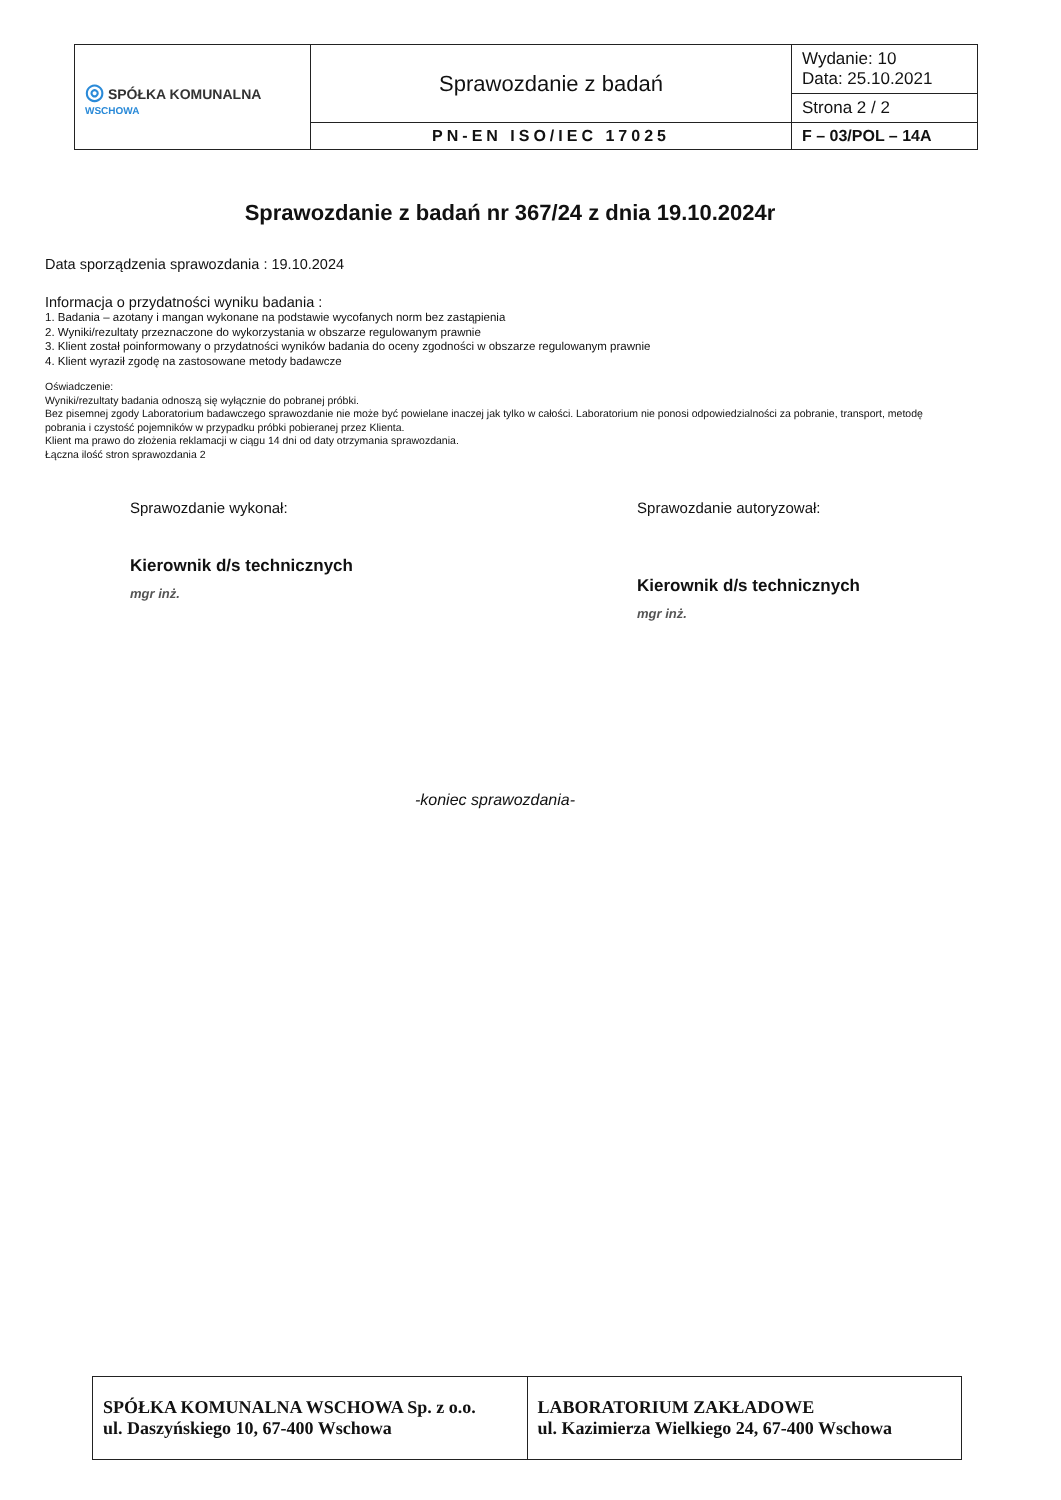| ◎ SPÓŁKA KOMUNALNA WSCHOWA | Sprawozdanie z badań | Wydanie: 10 Data: 25.10.2021 |
| | | Strona 2 / 2 |
| | PN-EN ISO/IEC 17025 | F – 03/POL – 14A |
Sprawozdanie z badań nr 367/24 z dnia 19.10.2024r
Data sporządzenia sprawozdania : 19.10.2024
Informacja o przydatności wyniku badania :
1. Badania – azotany i mangan wykonane na podstawie wycofanych norm bez zastąpienia
2. Wyniki/rezultaty przeznaczone do wykorzystania w obszarze regulowanym prawnie
3. Klient został poinformowany o przydatności wyników badania do oceny zgodności w obszarze regulowanym prawnie
4. Klient wyraził zgodę na zastosowane metody badawcze
Oświadczenie:
Wyniki/rezultaty badania odnoszą się wyłącznie do pobranej próbki.
Bez pisemnej zgody Laboratorium badawczego sprawozdanie nie może być powielane inaczej jak tylko w całości. Laboratorium nie ponosi odpowiedzialności za pobranie, transport, metodę pobrania i czystość pojemników w przypadku próbki pobieranej przez Klienta.
Klient ma prawo do złożenia reklamacji w ciągu 14 dni od daty otrzymania sprawozdania.
Łączna ilość stron sprawozdania 2
Sprawozdanie wykonał:
Kierownik d/s technicznych
mgr inż.
Sprawozdanie autoryzował:
Kierownik d/s technicznych
mgr inż.
-koniec sprawozdania-
| SPÓŁKA KOMUNALNA WSCHOWA Sp. z o.o. ul. Daszyńskiego 10, 67-400 Wschowa | LABORATORIUM ZAKŁADOWE ul. Kazimierza Wielkiego 24, 67-400 Wschowa |